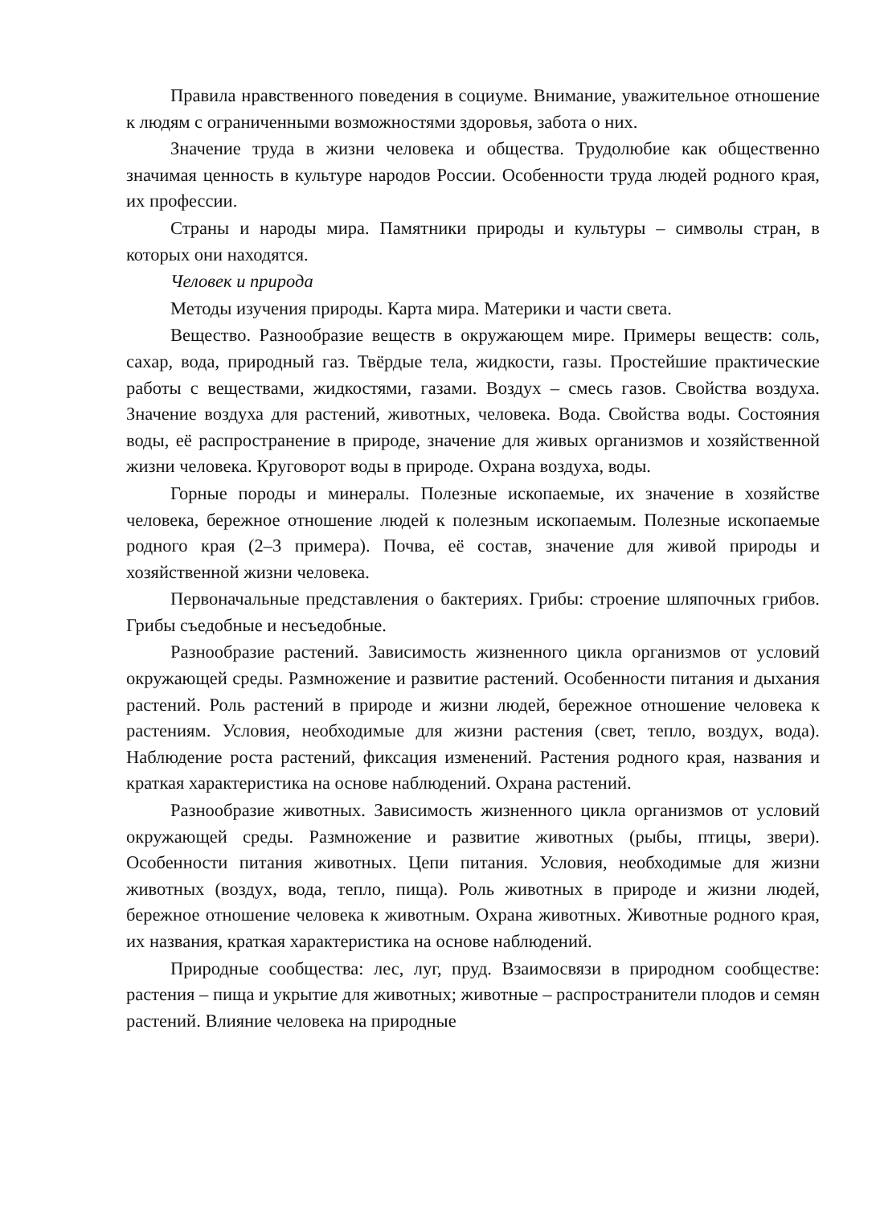Правила нравственного поведения в социуме. Внимание, уважительное отношение к людям с ограниченными возможностями здоровья, забота о них.
Значение труда в жизни человека и общества. Трудолюбие как общественно значимая ценность в культуре народов России. Особенности труда людей родного края, их профессии.
Страны и народы мира. Памятники природы и культуры – символы стран, в которых они находятся.
Человек и природа
Методы изучения природы. Карта мира. Материки и части света.
Вещество. Разнообразие веществ в окружающем мире. Примеры веществ: соль, сахар, вода, природный газ. Твёрдые тела, жидкости, газы. Простейшие практические работы с веществами, жидкостями, газами. Воздух – смесь газов. Свойства воздуха. Значение воздуха для растений, животных, человека. Вода. Свойства воды. Состояния воды, её распространение в природе, значение для живых организмов и хозяйственной жизни человека. Круговорот воды в природе. Охрана воздуха, воды.
Горные породы и минералы. Полезные ископаемые, их значение в хозяйстве человека, бережное отношение людей к полезным ископаемым. Полезные ископаемые родного края (2–3 примера). Почва, её состав, значение для живой природы и хозяйственной жизни человека.
Первоначальные представления о бактериях. Грибы: строение шляпочных грибов. Грибы съедобные и несъедобные.
Разнообразие растений. Зависимость жизненного цикла организмов от условий окружающей среды. Размножение и развитие растений. Особенности питания и дыхания растений. Роль растений в природе и жизни людей, бережное отношение человека к растениям. Условия, необходимые для жизни растения (свет, тепло, воздух, вода). Наблюдение роста растений, фиксация изменений. Растения родного края, названия и краткая характеристика на основе наблюдений. Охрана растений.
Разнообразие животных. Зависимость жизненного цикла организмов от условий окружающей среды. Размножение и развитие животных (рыбы, птицы, звери). Особенности питания животных. Цепи питания. Условия, необходимые для жизни животных (воздух, вода, тепло, пища). Роль животных в природе и жизни людей, бережное отношение человека к животным. Охрана животных. Животные родного края, их названия, краткая характеристика на основе наблюдений.
Природные сообщества: лес, луг, пруд. Взаимосвязи в природном сообществе: растения – пища и укрытие для животных; животные – распространители плодов и семян растений. Влияние человека на природные